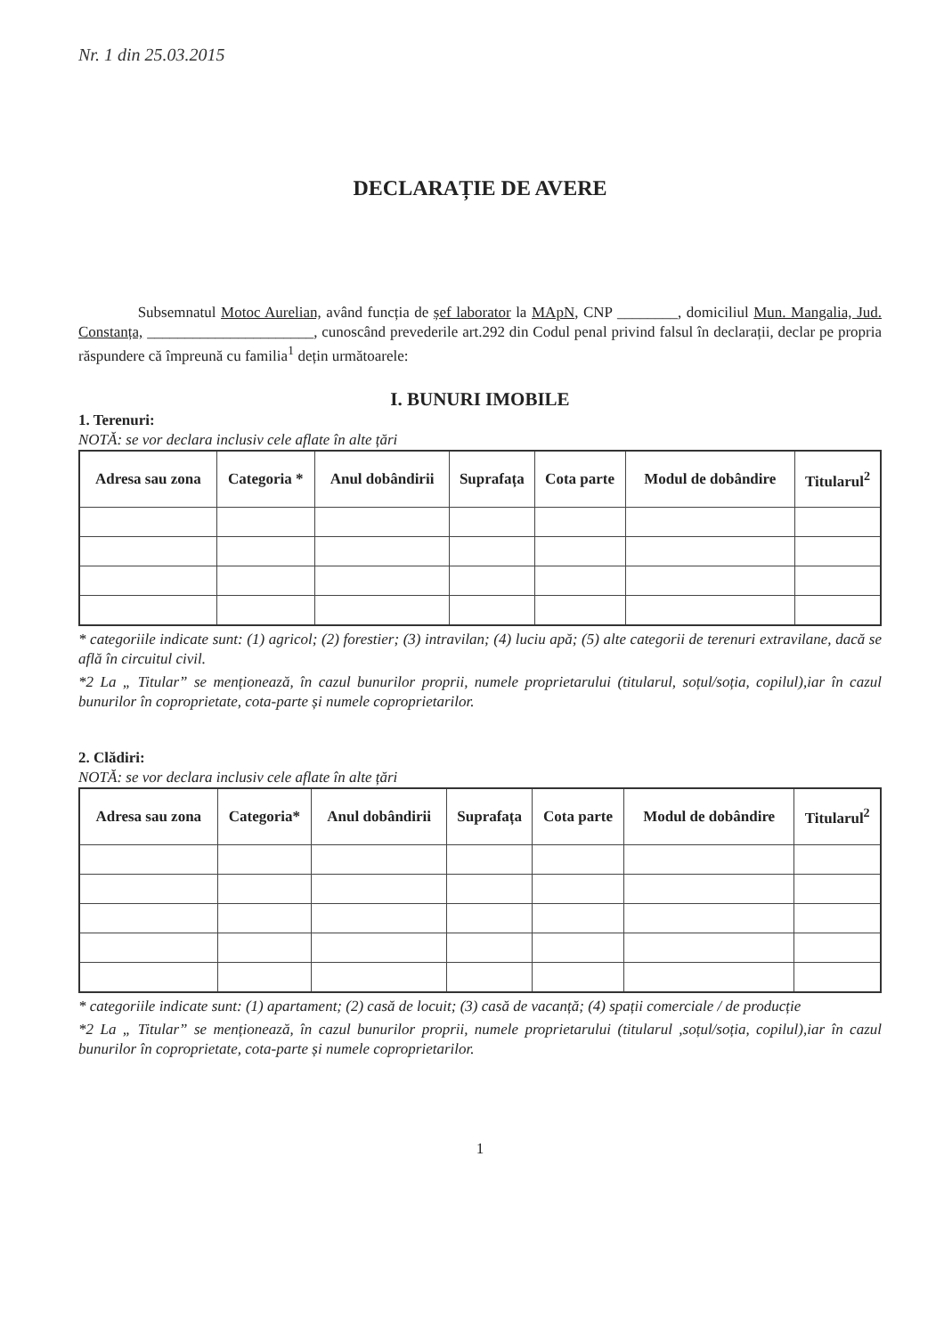Nr. 1 din 25.03.2015
DECLARAȚIE DE AVERE
Subsemnatul Motoc Aurelian, având funcția de șef laborator la MApN, CNP ________, domiciliul Mun. Mangalia, Jud. Constanța, ______________________, cunoscând prevederile art.292 din Codul penal privind falsul în declarații, declar pe propria răspundere că împreună cu familia<sup>1</sup> dețin următoarele:
I. BUNURI IMOBILE
1. Terenuri:
NOTĂ: se vor declara inclusiv cele aflate în alte țări
| Adresa sau zona | Categoria * | Anul dobândirii | Suprafața | Cota parte | Modul de dobândire | Titularul<sup>2</sup> |
| --- | --- | --- | --- | --- | --- | --- |
* categoriile indicate sunt: (1) agricol; (2) forestier; (3) intravilan; (4) luciu apă; (5) alte categorii de terenuri extravilane, dacă se află în circuitul civil.
*2 La „ Titular” se menționează, în cazul bunurilor proprii, numele proprietarului (titularul, soțul/soția, copilul),iar în cazul bunurilor în coproprietate, cota-parte și numele coproprietarilor.
2. Clădiri:
NOTĂ: se vor declara inclusiv cele aflate în alte țări
| Adresa sau zona | Categoria* | Anul dobândirii | Suprafața | Cota parte | Modul de dobândire | Titularul<sup>2</sup> |
| --- | --- | --- | --- | --- | --- | --- |
* categoriile indicate sunt: (1) apartament; (2) casă de locuit; (3) casă de vacanță; (4) spații comerciale / de producție
*2 La „ Titular” se menționează, în cazul bunurilor proprii, numele proprietarului (titularul ,soțul/soția, copilul),iar în cazul bunurilor în coproprietate, cota-parte și numele coproprietarilor.
1